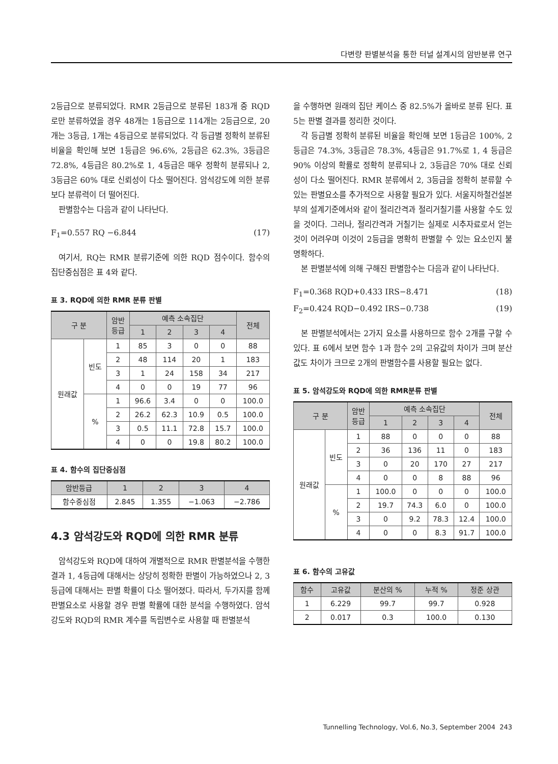다변량 판별분석을 통한 터널 설계시의 암반분류 연구
2등급으로 분류되었다. RMR 2등급으로 분류된 183개 중 RQD로만 분류하였을 경우 48개는 1등급으로 114개는 2등급으로, 20개는 3등급, 1개는 4등급으로 분류되었다. 각 등급별 정확히 분류된 비율을 확인해 보면 1등급은 96.6%, 2등급은 62.3%, 3등급은 72.8%, 4등급은 80.2%로 1, 4등급은 매우 정확히 분류되나 2, 3등급은 60% 대로 신뢰성이 다소 떨어진다. 암석강도에 의한 분류보다 분류력이 더 떨어진다.
판별함수는 다음과 같이 나타난다.
F<sub>1</sub>=0.557 RQ −6.844 (17)
여기서, RQ는 RMR 분류기준에 의한 RQD 점수이다. 함수의 집단중심점은 표 4와 같다.
표 3. RQD에 의한 RMR 분류 판별
| 구 분 | | 암반 등급 | 예측 소속집단 | | | | 전체 |
| --- | --- | --- | --- | --- | --- | --- | --- |
| | | | 1 | 2 | 3 | 4 | |
| 원래값 | 빈도 | 1 | 85 | 3 | 0 | 0 | 88 |
| | | 2 | 48 | 114 | 20 | 1 | 183 |
| | | 3 | 1 | 24 | 158 | 34 | 217 |
| | | 4 | 0 | 0 | 19 | 77 | 96 |
| | % | 1 | 96.6 | 3.4 | 0 | 0 | 100.0 |
| | | 2 | 26.2 | 62.3 | 10.9 | 0.5 | 100.0 |
| | | 3 | 0.5 | 11.1 | 72.8 | 15.7 | 100.0 |
| | | 4 | 0 | 0 | 19.8 | 80.2 | 100.0 |
표 4. 함수의 집단중심점
| 암반등급 | 1 | 2 | 3 | 4 |
| --- | --- | --- | --- | --- |
| 함수중심점 | 2.845 | 1.355 | −1.063 | −2.786 |
4.3 암석강도와 RQD에 의한 RMR 분류
암석강도와 RQD에 대하여 개별적으로 RMR 판별분석을 수행한 결과 1, 4등급에 대해서는 상당히 정확한 판별이 가능하였으나 2, 3등급에 대해서는 판별 확률이 다소 떨어졌다. 따라서, 두가지를 함께 판별요소로 사용할 경우 판별 확률에 대한 분석을 수행하였다. 암석강도와 RQD의 RMR 계수를 독립변수로 사용할 때 판별분석
을 수행하면 원래의 집단 케이스 중 82.5%가 올바로 분류 된다. 표 5는 판별 결과를 정리한 것이다.
각 등급별 정확히 분류된 비율을 확인해 보면 1등급은 100%, 2등급은 74.3%, 3등급은 78.3%, 4등급은 91.7%로 1, 4 등급은 90% 이상의 확률로 정확히 분류되나 2, 3등급은 70% 대로 신뢰성이 다소 떨어진다. RMR 분류에서 2, 3등급을 정확히 분류할 수 있는 판별요소를 추가적으로 사용할 필요가 있다. 서울지하철건설본부의 설계기준에서와 같이 절리간격과 절리거칠기를 사용할 수도 있을 것이다. 그러나, 절리간격과 거칠기는 실제로 시추자료로서 얻는 것이 어려우며 이것이 2등급을 명확히 판별할 수 있는 요소인지 불명확하다.
본 판별분석에 의해 구해진 판별함수는 다음과 같이 나타난다.
F<sub>1</sub>=0.368 RQD+0.433 IRS−8.471 (18)
F<sub>2</sub>=0.424 RQD−0.492 IRS−0.738 (19)
본 판별분석에서는 2가지 요소를 사용하므로 함수 2개를 구할 수 있다. 표 6에서 보면 함수 1과 함수 2의 고유값의 차이가 크며 분산값도 차이가 크므로 2개의 판별함수를 사용할 필요는 없다.
표 5. 암석강도와 RQD에 의한 RMR분류 판별
| 구 분 | | 암반 등급 | 예측 소속집단 | | | | 전체 |
| --- | --- | --- | --- | --- | --- | --- | --- |
| | | | 1 | 2 | 3 | 4 | |
| 원래값 | 빈도 | 1 | 88 | 0 | 0 | 0 | 88 |
| | | 2 | 36 | 136 | 11 | 0 | 183 |
| | | 3 | 0 | 20 | 170 | 27 | 217 |
| | | 4 | 0 | 0 | 8 | 88 | 96 |
| | % | 1 | 100.0 | 0 | 0 | 0 | 100.0 |
| | | 2 | 19.7 | 74.3 | 6.0 | 0 | 100.0 |
| | | 3 | 0 | 9.2 | 78.3 | 12.4 | 100.0 |
| | | 4 | 0 | 0 | 8.3 | 91.7 | 100.0 |
표 6. 함수의 고유값
| 함수 | 고유값 | 분산의 % | 누적 % | 정준 상관 |
| --- | --- | --- | --- | --- |
| 1 | 6.229 | 99.7 | 99.7 | 0.928 |
| 2 | 0.017 | 0.3 | 100.0 | 0.130 |
Tunnelling Technology, Vol.6, No.3, September 2004 243